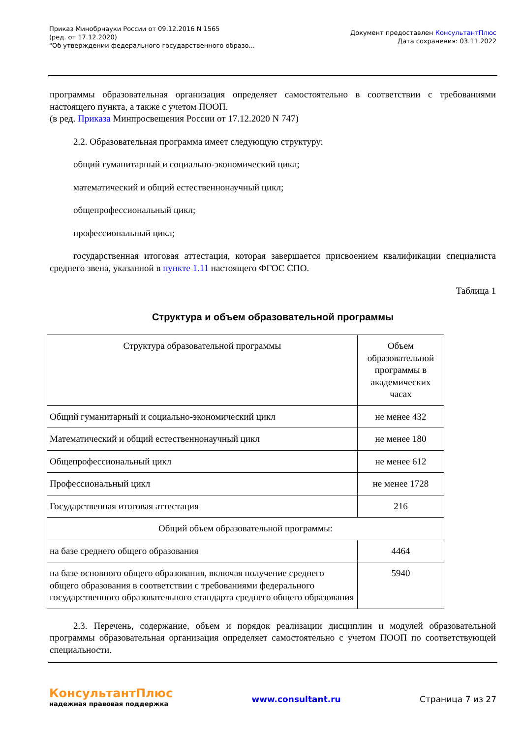Приказ Минобрнауки России от 09.12.2016 N 1565
(ред. от 17.12.2020)
"Об утверждении федерального государственного образо...
Документ предоставлен КонсультантПлюс
Дата сохранения: 03.11.2022
программы образовательная организация определяет самостоятельно в соответствии с требованиями настоящего пункта, а также с учетом ПООП.
(в ред. Приказа Минпросвещения России от 17.12.2020 N 747)
2.2. Образовательная программа имеет следующую структуру:
общий гуманитарный и социально-экономический цикл;
математический и общий естественнонаучный цикл;
общепрофессиональный цикл;
профессиональный цикл;
государственная итоговая аттестация, которая завершается присвоением квалификации специалиста среднего звена, указанной в пункте 1.11 настоящего ФГОС СПО.
Таблица 1
Структура и объем образовательной программы
| Структура образовательной программы | Объем образовательной программы в академических часах |
| Общий гуманитарный и социально-экономический цикл | не менее 432 |
| Математический и общий естественнонаучный цикл | не менее 180 |
| Общепрофессиональный цикл | не менее 612 |
| Профессиональный цикл | не менее 1728 |
| Государственная итоговая аттестация | 216 |
| Общий объем образовательной программы: | |
| на базе среднего общего образования | 4464 |
| на базе основного общего образования, включая получение среднего общего образования в соответствии с требованиями федерального государственного образовательного стандарта среднего общего образования | 5940 |
2.3. Перечень, содержание, объем и порядок реализации дисциплин и модулей образовательной программы образовательная организация определяет самостоятельно с учетом ПООП по соответствующей специальности.
КонсультантПлюс
надежная правовая поддержка
www.consultant.ru Страница 7 из 27